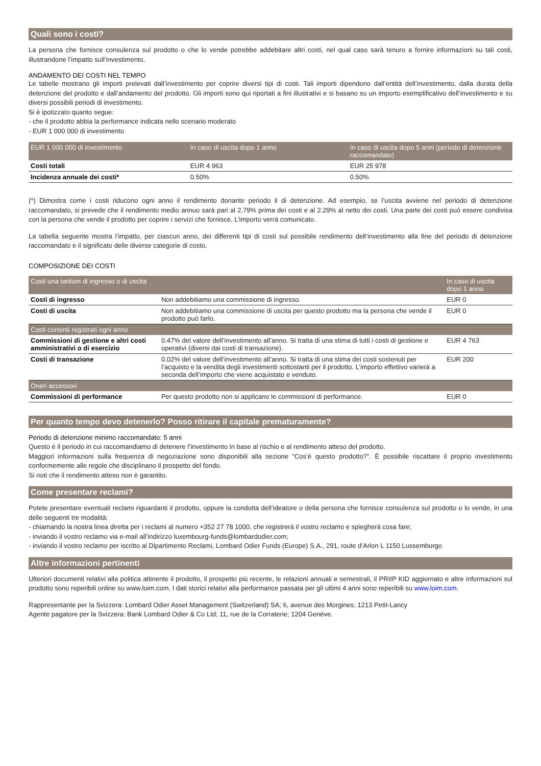Quali sono i costi?
La persona che fornisce consulenza sul prodotto o che lo vende potrebbe addebitare altri costi, nel qual caso sarà tenuro a fornire informazioni su tali costi, illustrandone l’impatto sull’investimento.
ANDAMENTO DEI COSTI NEL TEMPO
Le tabelle mostrano gli importi prelevati dall’investimento per coprire diversi tipi di costi. Tali importi dipendono dall’entità dell’investimento, dalla durata della detenzione del prodotto e dall’andamento del prodotto. Gli importi sono qui riportati a fini illustrativi e si basano su un importo esemplificativo dell’investimento e su diversi possibili periodi di investimento.
Si è ipotizzato quanto segue:
- che il prodotto abbia la performance indicata nello scenario moderato
- EUR 1 000 000 di investimento
| EUR 1 000 000 di investimento | In caso di uscita dopo 1 anno | In caso di uscita dopo 5 anni (periodo di detenzione raccomandato) |
| --- | --- | --- |
| Costi totali | EUR 4 963 | EUR 25 978 |
| Incidenza annuale dei costi* | 0.50% | 0.50% |
(*) Dimostra come i costi riducono ogni anno il rendimento donante periodo il di detenzione. Ad esempio, se l’uscita avviene nel periodo di detenzione raccomandato, si prevede che il rendimento medio annuo sarà pari al 2.79% prima dei costi e al 2.29% al netto dei costi. Una parte dei costi può essere condivisa con la persona che vende il prodotto per coprire i servizi che fornisce. L’importo verrà comunicato.
La tabella seguente mostra l’impatto, per ciascun anno, dei differenti tipi di costi sul possibile rendimento dell’investimento alla fine del periodo di detenzione raccomandato e il significato delle diverse categorie di costo.
COMPOSIZIONE DEI COSTI
| Costi una tantum di ingresso o di uscita | | In caso di uscita dopo 1 anno |
| --- | --- | --- |
| Costi di ingresso | Non addebitiamo una commissione di ingresso. | EUR 0 |
| Costi di uscita | Non addebitiamo una commissione di uscita per questo prodotto ma la persona che vende il prodotto può farlo. | EUR 0 |
| Costi correnti registrati ogni anno | | |
| Commissioni di gestione e altri costi amministrativi o di esercizio | 0.47% del valore dell’investimento all’anno. Si tratta di una stima di tutti i costi di gestione e operativi (diversi dai costi di transazione). | EUR 4 763 |
| Costi di transazione | 0.02% del valore dell’investimento all’anno. Si tratta di una stima dei costi sostenuti per l’acquisto e la vendita degli investimenti sottostanti per il prodotto. L’importo effettivo varierà a seconda dell’importo che viene acquistato e venduto. | EUR 200 |
| Oneri accessori | | |
| Commissioni di performance | Per questo prodotto non si applicano le commissioni di performance. | EUR 0 |
Per quanto tempo devo detenerlo? Posso ritirare il capitale prematuramente?
Periodo di detenzione minimo raccomandato: 5 anni
Questo è il periodo in cui raccomandiamo di detenere l’investimento in base al rischio e al rendimento atteso del prodotto.
Maggiori informazioni sulla frequenza di negoziazione sono disponibili alla sezione “Cos’è questo prodotto?”. È possibile riscattare il proprio investimento conformemente alle regole che disciplinano il prospetto del fondo.
Si noti che il rendimento atteso non è garantito.
Come presentare reclami?
Potete presentare eventuali reclami riguardanti il prodotto, oppure la condotta dell’ideatore o della persona che fornisce consulenza sul prodotto o lo vende, in una delle seguenti tre modalità:
- chiamando la nostra linea diretta per i reclami al numero +352 27 78 1000, che registrerà il vostro reclamo e spiegherà cosa fare;
- inviando il vostro reclamo via e-mail all’indirizzo luxembourg-funds@lombardodier.com;
- inviando il vostro reclamo per iscritto al Dipartimento Reclami, Lombard Odier Funds (Europe) S.A., 291, route d’Arlon L 1150 Lussemburgo
Altre informazioni pertinenti
Ulteriori documenti relativi alla politica attinente il prodotto, il prospetto più recente, le relazioni annuali e semestrali, il PRIIP KID aggiornato e altre informazioni sul prodotto sono reperibili online su www.loim.com. I dati storici relativi alla performance passata per gli ultimi 4 anni sono reperibili su www.loim.com.
Rappresentante per la Svizzera: Lombard Odier Asset Management (Switzerland) SA; 6, avenue des Morgines; 1213 Petit-Lancy
Agente pagatore per la Svizzera: Bank Lombard Odier & Co Ltd; 11, rue de la Corraterie; 1204 Genève.